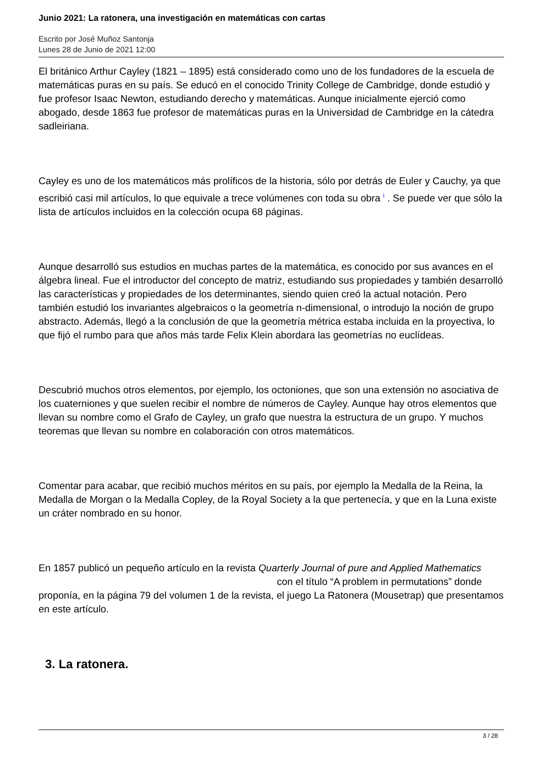Junio 2021: La ratonera, una investigación en matemáticas con cartas
Escrito por José Muñoz Santonja
Lunes 28 de Junio de 2021 12:00
El británico Arthur Cayley (1821 – 1895) está considerado como uno de los fundadores de la escuela de matemáticas puras en su país. Se educó en el conocido Trinity College de Cambridge, donde estudió y fue profesor Isaac Newton, estudiando derecho y matemáticas. Aunque inicialmente ejerció como abogado, desde 1863 fue profesor de matemáticas puras en la Universidad de Cambridge en la cátedra sadleiriana.
Cayley es uno de los matemáticos más prolíficos de la historia, sólo por detrás de Euler y Cauchy, ya que escribió casi mil artículos, lo que equivale a trece volúmenes con toda su obra <sup>i</sup> . Se puede ver que sólo la lista de artículos incluidos en la colección ocupa 68 páginas.
Aunque desarrolló sus estudios en muchas partes de la matemática, es conocido por sus avances en el álgebra lineal. Fue el introductor del concepto de matriz, estudiando sus propiedades y también desarrolló las características y propiedades de los determinantes, siendo quien creó la actual notación. Pero también estudió los invariantes algebraicos o la geometría n-dimensional, o introdujo la noción de grupo abstracto. Además, llegó a la conclusión de que la geometría métrica estaba incluida en la proyectiva, lo que fijó el rumbo para que años más tarde Felix Klein abordara las geometrías no euclídeas.
Descubrió muchos otros elementos, por ejemplo, los octoniones, que son una extensión no asociativa de los cuaterniones y que suelen recibir el nombre de números de Cayley. Aunque hay otros elementos que llevan su nombre como el Grafo de Cayley, un grafo que nuestra la estructura de un grupo. Y muchos teoremas que llevan su nombre en colaboración con otros matemáticos.
Comentar para acabar, que recibió muchos méritos en su país, por ejemplo la Medalla de la Reina, la Medalla de Morgan o la Medalla Copley, de la Royal Society a la que pertenecía, y que en la Luna existe un cráter nombrado en su honor.
En 1857 publicó un pequeño artículo en la revista Quarterly Journal of pure and Applied Mathematics con el título “A problem in permutations” donde proponía, en la página 79 del volumen 1 de la revista, el juego La Ratonera (Mousetrap) que presentamos en este artículo.
3. La ratonera.
3 / 28